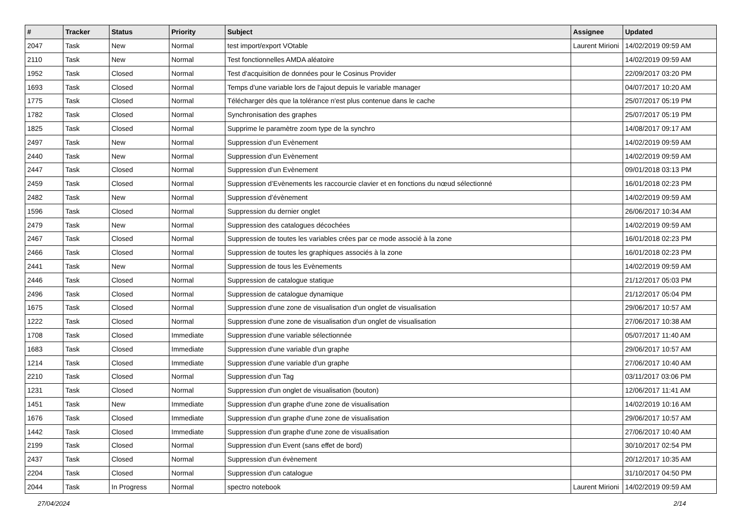| # | Tracker | Status | Priority | Subject | Assignee | Updated |
| --- | --- | --- | --- | --- | --- | --- |
| 2047 | Task | New | Normal | test import/export VOtable | Laurent Mirioni | 14/02/2019 09:59 AM |
| 2110 | Task | New | Normal | Test fonctionnelles AMDA aléatoire | | 14/02/2019 09:59 AM |
| 1952 | Task | Closed | Normal | Test d'acquisition de données pour le Cosinus Provider | | 22/09/2017 03:20 PM |
| 1693 | Task | Closed | Normal | Temps d'une variable lors de l'ajout depuis le variable manager | | 04/07/2017 10:20 AM |
| 1775 | Task | Closed | Normal | Télécharger dès que la tolérance n'est plus contenue dans le cache | | 25/07/2017 05:19 PM |
| 1782 | Task | Closed | Normal | Synchronisation des graphes | | 25/07/2017 05:19 PM |
| 1825 | Task | Closed | Normal | Supprime le paramètre zoom type de la synchro | | 14/08/2017 09:17 AM |
| 2497 | Task | New | Normal | Suppression d’un Evènement | | 14/02/2019 09:59 AM |
| 2440 | Task | New | Normal | Suppression d’un Evènement | | 14/02/2019 09:59 AM |
| 2447 | Task | Closed | Normal | Suppression d’un Evènement | | 09/01/2018 03:13 PM |
| 2459 | Task | Closed | Normal | Suppression d’Evènements les raccourcie clavier et en fonctions du nœud sélectionné | | 16/01/2018 02:23 PM |
| 2482 | Task | New | Normal | Suppression d’évènement | | 14/02/2019 09:59 AM |
| 1596 | Task | Closed | Normal | Suppression du dernier onglet | | 26/06/2017 10:34 AM |
| 2479 | Task | New | Normal | Suppression des catalogues décochées | | 14/02/2019 09:59 AM |
| 2467 | Task | Closed | Normal | Suppression de toutes les variables crées par ce mode associé à la zone | | 16/01/2018 02:23 PM |
| 2466 | Task | Closed | Normal | Suppression de toutes les graphiques associés à la zone | | 16/01/2018 02:23 PM |
| 2441 | Task | New | Normal | Suppression de tous les Evènements | | 14/02/2019 09:59 AM |
| 2446 | Task | Closed | Normal | Suppression de catalogue statique | | 21/12/2017 05:03 PM |
| 2496 | Task | Closed | Normal | Suppression de catalogue dynamique | | 21/12/2017 05:04 PM |
| 1675 | Task | Closed | Normal | Suppression d'une zone de visualisation d'un onglet de visualisation | | 29/06/2017 10:57 AM |
| 1222 | Task | Closed | Normal | Suppression d'une zone de visualisation d'un onglet de visualisation | | 27/06/2017 10:38 AM |
| 1708 | Task | Closed | Immediate | Suppression d'une variable sélectionnée | | 05/07/2017 11:40 AM |
| 1683 | Task | Closed | Immediate | Suppression d'une variable d'un graphe | | 29/06/2017 10:57 AM |
| 1214 | Task | Closed | Immediate | Suppression d'une variable d'un graphe | | 27/06/2017 10:40 AM |
| 2210 | Task | Closed | Normal | Suppression d'un Tag | | 03/11/2017 03:06 PM |
| 1231 | Task | Closed | Normal | Suppression d'un onglet de visualisation (bouton) | | 12/06/2017 11:41 AM |
| 1451 | Task | New | Immediate | Suppression d'un graphe d'une zone de visualisation | | 14/02/2019 10:16 AM |
| 1676 | Task | Closed | Immediate | Suppression d'un graphe d'une zone de visualisation | | 29/06/2017 10:57 AM |
| 1442 | Task | Closed | Immediate | Suppression d'un graphe d'une zone de visualisation | | 27/06/2017 10:40 AM |
| 2199 | Task | Closed | Normal | Suppression d'un Event (sans effet de bord) | | 30/10/2017 02:54 PM |
| 2437 | Task | Closed | Normal | Suppression d'un évènement | | 20/12/2017 10:35 AM |
| 2204 | Task | Closed | Normal | Suppression d'un catalogue | | 31/10/2017 04:50 PM |
| 2044 | Task | In Progress | Normal | spectro notebook | Laurent Mirioni | 14/02/2019 09:59 AM |
27/04/2024 2/14